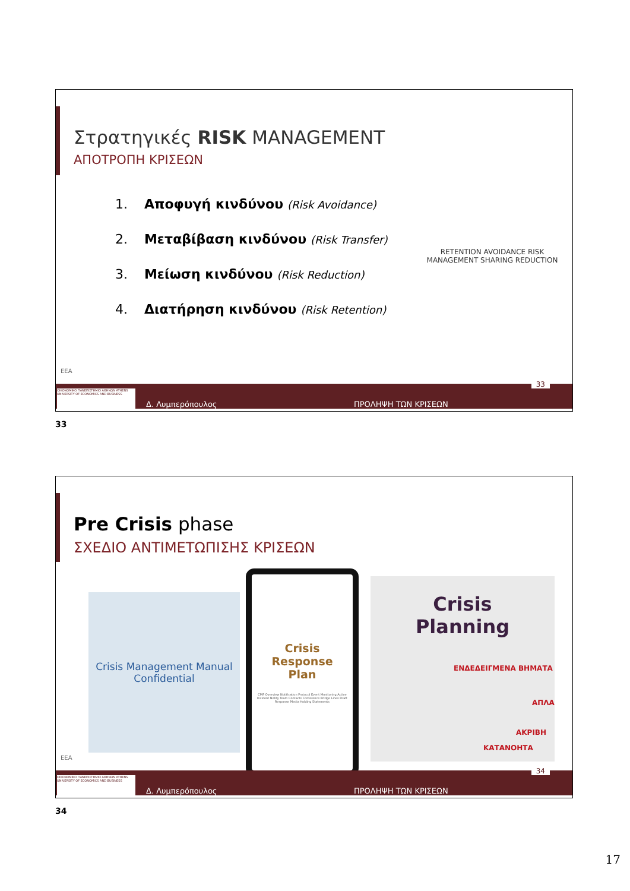Στρατηγικές RISK MANAGEMENT
ΑΠΟΤΡΟΠΗ ΚΡΙΣΕΩΝ
1. Αποφυγή κινδύνου (Risk Avoidance)
2. Μεταβίβαση κινδύνου (Risk Transfer)
3. Μείωση κινδύνου (Risk Reduction)
4. Διατήρηση κινδύνου (Risk Retention)
RETENTION AVOIDANCE RISK MANAGEMENT SHARING REDUCTION
EEA
ΟΙΚΟΝΟΜΙΚΟ ΠΑΝΕΠΙΣΤΗΜΙΟ ΑΘΗΝΩΝ ATHENS UNIVERSITY OF ECONOMICS AND BUSINESS
Δ. Λυμπερόπουλος ΠΡΟΛΗΨΗ ΤΩΝ ΚΡΙΣΕΩΝ
33
33
Pre Crisis phase
ΣΧΕΔΙΟ ΑΝΤΙΜΕΤΩΠΙΣΗΣ ΚΡΙΣΕΩΝ
Crisis Management Manual
Confidential
Crisis
Response
Plan
CMP Overview Notification Protocol Event Monitoring Active Incident Notify Team Contacts Conference Bridge Lines Draft Response Media Holding Statements
Crisis
Planning
ΕΝΔΕΔΕΙΓΜΕΝΑ ΒΗΜΑΤΑ
ΑΠΛΑ
ΑΚΡΙΒΗ
ΚΑΤΑΝΟΗΤΑ
EEA
ΟΙΚΟΝΟΜΙΚΟ ΠΑΝΕΠΙΣΤΗΜΙΟ ΑΘΗΝΩΝ ATHENS UNIVERSITY OF ECONOMICS AND BUSINESS
Δ. Λυμπερόπουλος ΠΡΟΛΗΨΗ ΤΩΝ ΚΡΙΣΕΩΝ
34
34
17